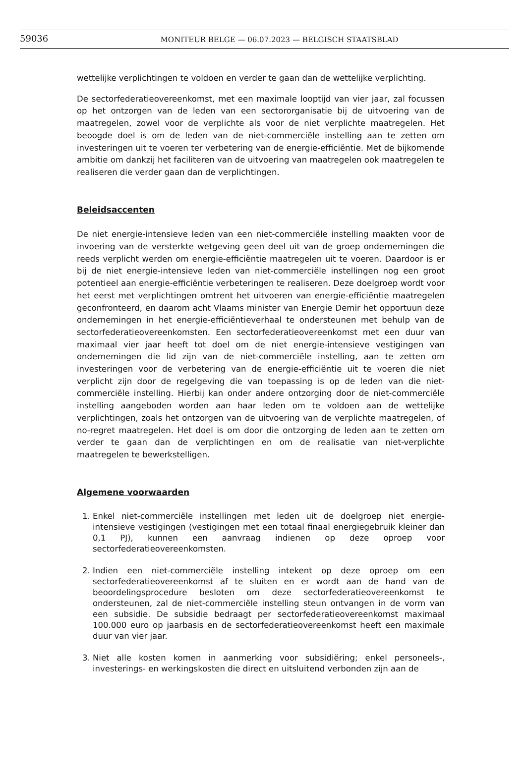59036
MONITEUR BELGE — 06.07.2023 — BELGISCH STAATSBLAD
wettelijke verplichtingen te voldoen en verder te gaan dan de wettelijke verplichting.
De sectorfederatieovereenkomst, met een maximale looptijd van vier jaar, zal focussen op het ontzorgen van de leden van een sectororganisatie bij de uitvoering van de maatregelen, zowel voor de verplichte als voor de niet verplichte maatregelen. Het beoogde doel is om de leden van de niet-commerciële instelling aan te zetten om investeringen uit te voeren ter verbetering van de energie-efficiëntie. Met de bijkomende ambitie om dankzij het faciliteren van de uitvoering van maatregelen ook maatregelen te realiseren die verder gaan dan de verplichtingen.
Beleidsaccenten
De niet energie-intensieve leden van een niet-commerciële instelling maakten voor de invoering van de versterkte wetgeving geen deel uit van de groep ondernemingen die reeds verplicht werden om energie-efficiëntie maatregelen uit te voeren. Daardoor is er bij de niet energie-intensieve leden van niet-commerciële instellingen nog een groot potentieel aan energie-efficiëntie verbeteringen te realiseren. Deze doelgroep wordt voor het eerst met verplichtingen omtrent het uitvoeren van energie-efficiëntie maatregelen geconfronteerd, en daarom acht Vlaams minister van Energie Demir het opportuun deze ondernemingen in het energie-efficiëntieverhaal te ondersteunen met behulp van de sectorfederatieovereenkomsten. Een sectorfederatieovereenkomst met een duur van maximaal vier jaar heeft tot doel om de niet energie-intensieve vestigingen van ondernemingen die lid zijn van de niet-commerciële instelling, aan te zetten om investeringen voor de verbetering van de energie-efficiëntie uit te voeren die niet verplicht zijn door de regelgeving die van toepassing is op de leden van die niet-commerciële instelling. Hierbij kan onder andere ontzorging door de niet-commerciële instelling aangeboden worden aan haar leden om te voldoen aan de wettelijke verplichtingen, zoals het ontzorgen van de uitvoering van de verplichte maatregelen, of no-regret maatregelen. Het doel is om door die ontzorging de leden aan te zetten om verder te gaan dan de verplichtingen en om de realisatie van niet-verplichte maatregelen te bewerkstelligen.
Algemene voorwaarden
1. Enkel niet-commerciële instellingen met leden uit de doelgroep niet energie-intensieve vestigingen (vestigingen met een totaal finaal energiegebruik kleiner dan 0,1 PJ), kunnen een aanvraag indienen op deze oproep voor sectorfederatieovereenkomsten.
2. Indien een niet-commerciële instelling intekent op deze oproep om een sectorfederatieovereenkomst af te sluiten en er wordt aan de hand van de beoordelingsprocedure besloten om deze sectorfederatieovereenkomst te ondersteunen, zal de niet-commerciële instelling steun ontvangen in de vorm van een subsidie. De subsidie bedraagt per sectorfederatieovereenkomst maximaal 100.000 euro op jaarbasis en de sectorfederatieovereenkomst heeft een maximale duur van vier jaar.
3. Niet alle kosten komen in aanmerking voor subsidiëring; enkel personeels-, investerings- en werkingskosten die direct en uitsluitend verbonden zijn aan de